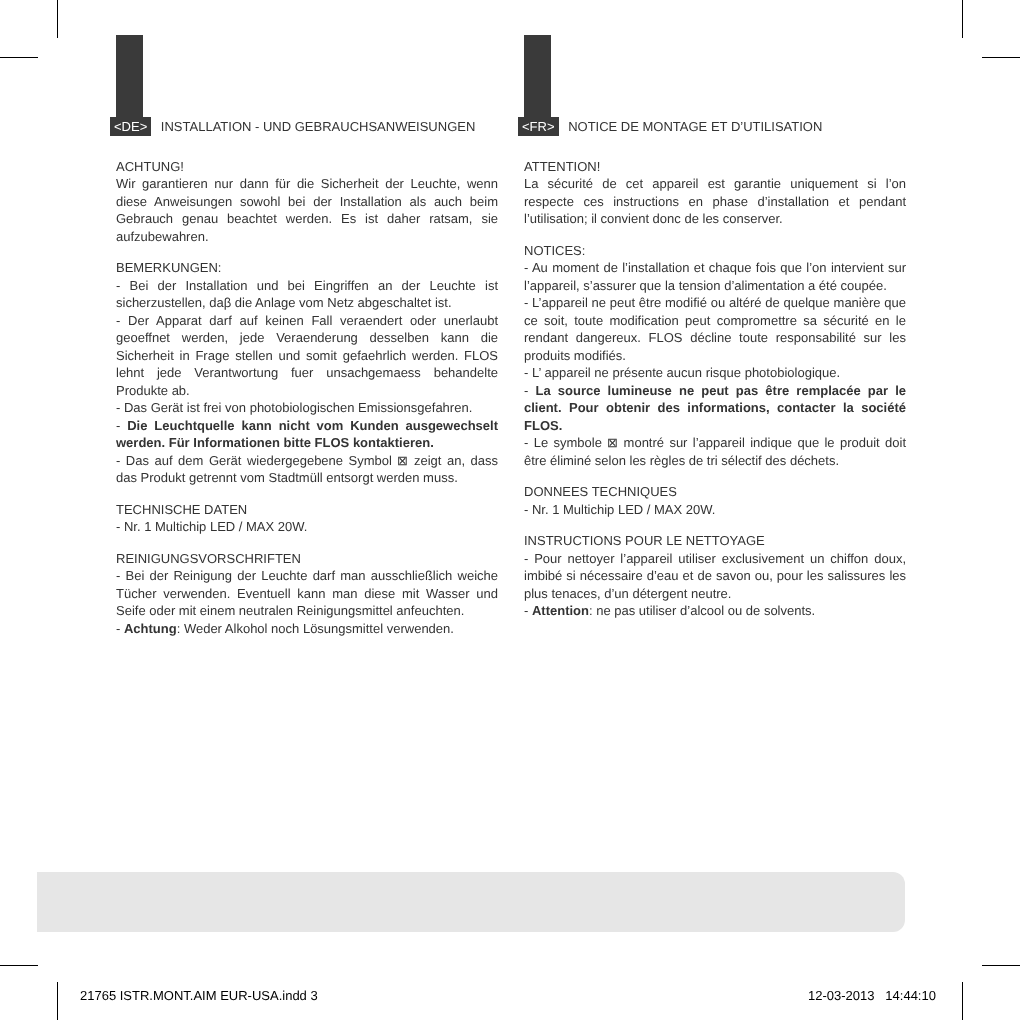<DE> INSTALLATION - UND GEBRAUCHSANWEISUNGEN
ACHTUNG!
Wir garantieren nur dann für die Sicherheit der Leuchte, wenn diese Anweisungen sowohl bei der Installation als auch beim Gebrauch genau beachtet werden. Es ist daher ratsam, sie aufzubewahren.
BEMERKUNGEN:
- Bei der Installation und bei Eingriffen an der Leuchte ist sicherzustellen, daβ die Anlage vom Netz abgeschaltet ist.
- Der Apparat darf auf keinen Fall veraendert oder unerlaubt geoeffnet werden, jede Veraenderung desselben kann die Sicherheit in Frage stellen und somit gefaehrlich werden. FLOS lehnt jede Verantwortung fuer unsachgemaess behandelte Produkte ab.
- Das Gerät ist frei von photobiologischen Emissionsgefahren.
- Die Leuchtquelle kann nicht vom Kunden ausgewechselt werden. Für Informationen bitte FLOS kontaktieren.
- Das auf dem Gerät wiedergegebene Symbol ⊠ zeigt an, dass das Produkt getrennt vom Stadtmüll entsorgt werden muss.
TECHNISCHE DATEN
- Nr. 1 Multichip LED / MAX 20W.
REINIGUNGSVORSCHRIFTEN
- Bei der Reinigung der Leuchte darf man ausschließlich weiche Tücher verwenden. Eventuell kann man diese mit Wasser und Seife oder mit einem neutralen Reinigungsmittel anfeuchten.
- Achtung: Weder Alkohol noch Lösungsmittel verwenden.
<FR> NOTICE DE MONTAGE ET D’UTILISATION
ATTENTION!
La sécurité de cet appareil est garantie uniquement si l’on respecte ces instructions en phase d’installation et pendant l’utilisation; il convient donc de les conserver.
NOTICES:
- Au moment de l’installation et chaque fois que l’on intervient sur l’appareil, s’assurer que la tension d’alimentation a été coupée.
- L’appareil ne peut être modifié ou altéré de quelque manière que ce soit, toute modification peut compromettre sa sécurité en le rendant dangereux. FLOS décline toute responsabilité sur les produits modifiés.
- L’ appareil ne présente aucun risque photobiologique.
- La source lumineuse ne peut pas être remplacée par le client. Pour obtenir des informations, contacter la société FLOS.
- Le symbole ⊠ montré sur l’appareil indique que le produit doit être éliminé selon les règles de tri sélectif des déchets.
DONNEES TECHNIQUES
- Nr. 1 Multichip LED / MAX 20W.
INSTRUCTIONS POUR LE NETTOYAGE
- Pour nettoyer l’appareil utiliser exclusivement un chiffon doux, imbibé si nécessaire d’eau et de savon ou, pour les salissures les plus tenaces, d’un détergent neutre.
- Attention: ne pas utiliser d’alcool ou de solvents.
21765 ISTR.MONT.AIM EUR-USA.indd 3
12-03-2013 14:44:10